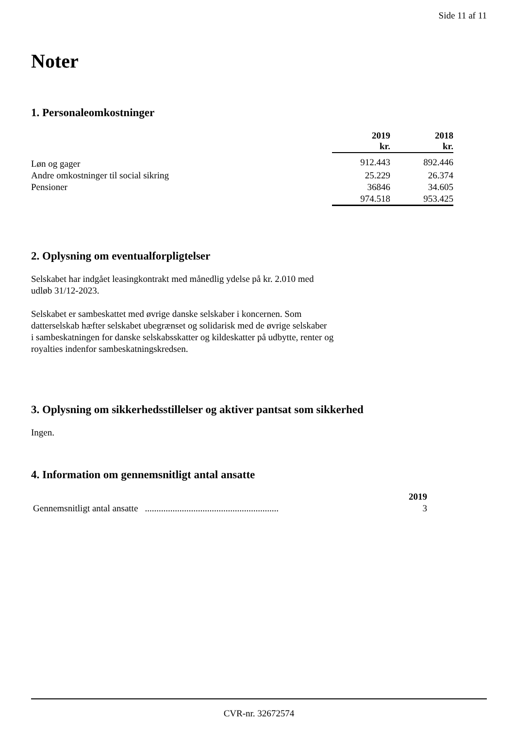Side 11 af 11
Noter
1. Personaleomkostninger
| | 2019 kr. | 2018 kr. |
| --- | --- | --- |
| Løn og gager | 912.443 | 892.446 |
| Andre omkostninger til social sikring | 25.229 | 26.374 |
| Pensioner | 36846 | 34.605 |
| | 974.518 | 953.425 |
2. Oplysning om eventualforpligtelser
Selskabet har indgået leasingkontrakt med månedlig ydelse på kr. 2.010 med
udløb 31/12-2023.
Selskabet er sambeskattet med øvrige danske selskaber i koncernen. Som
datterselskab hæfter selskabet ubegrænset og solidarisk med de øvrige selskaber
i sambeskatningen for danske selskabsskatter og kildeskatter på udbytte, renter og
royalties indenfor sambeskatningskredsen.
3. Oplysning om sikkerhedsstillelser og aktiver pantsat som sikkerhed
Ingen.
4. Information om gennemsnitligt antal ansatte
| | 2019 |
| --- | --- |
| Gennemsnitligt antal ansatte .......................................................... | 3 |
CVR-nr. 32672574